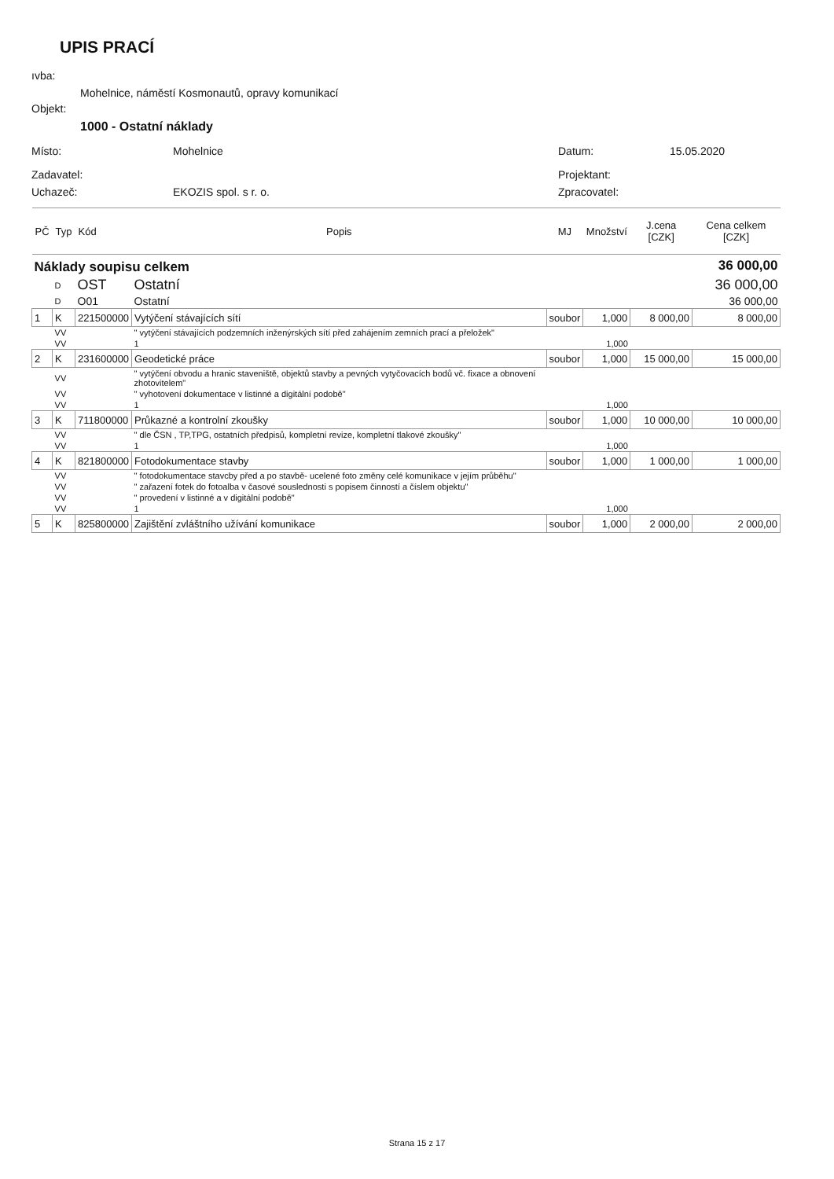UPIS PRACÍ
ıvba:
Mohelnice, náměstí Kosmonautů, opravy komunikací
Objekt:
1000 - Ostatní náklady
Místo: Mohelnice Datum: 15.05.2020
Zadavatel: Projektant:
Uchazeč: EKOZIS spol. s r. o. Zpracovatel:
| PČ | Typ | Kód | Popis | MJ | Množství | J.cena [CZK] | Cena celkem [CZK] |
| --- | --- | --- | --- | --- | --- | --- | --- |
| Náklady soupisu celkem | | | | 36 000,00 | | | |
| | D | OST | Ostatní | 36 000,00 | | | |
| | D | O01 | Ostatní | 36 000,00 | | | |
| 1 | K | 221500000 | Vytýčení stávajících sítí | soubor | 1,000 | 8 000,00 | 8 000,00 |
| | VV | | " vytýčení stávajících podzemních inženýrských sítí před zahájením zemních prací a přeložek" | | | | |
| | VV | | 1 | | 1,000 | | |
| 2 | K | 231600000 | Geodetické práce | soubor | 1,000 | 15 000,00 | 15 000,00 |
| | VV | | " vytýčení obvodu a hranic staveniště, objektů stavby a pevných vytyčovacích bodů vč. fixace a obnovení zhotovitelem" | | | | |
| | VV | | " vyhotovení dokumentace v listinné a digitální podobě" | | | | |
| | VV | | 1 | | 1,000 | | |
| 3 | K | 711800000 | Průkazné a kontrolní zkoušky | soubor | 1,000 | 10 000,00 | 10 000,00 |
| | VV | | " dle ČSN , TP,TPG, ostatních předpisů, kompletní revize, kompletní tlakové zkoušky" | | | | |
| | VV | | 1 | | 1,000 | | |
| 4 | K | 821800000 | Fotodokumentace stavby | soubor | 1,000 | 1 000,00 | 1 000,00 |
| | VV | | " fotodokumentace stavcby před a po stavbě- ucelené foto změny celé komunikace v jejím průběhu" | | | | |
| | VV | | " zařazení fotek do fotoalba v časové souslednosti s popisem činností a číslem objektu" | | | | |
| | VV | | " provedení v listinné a v digitální podobě" | | | | |
| | VV | | 1 | | 1,000 | | |
| 5 | K | 825800000 | Zajištění zvláštního užívání komunikace | soubor | 1,000 | 2 000,00 | 2 000,00 |
Strana 15 z 17